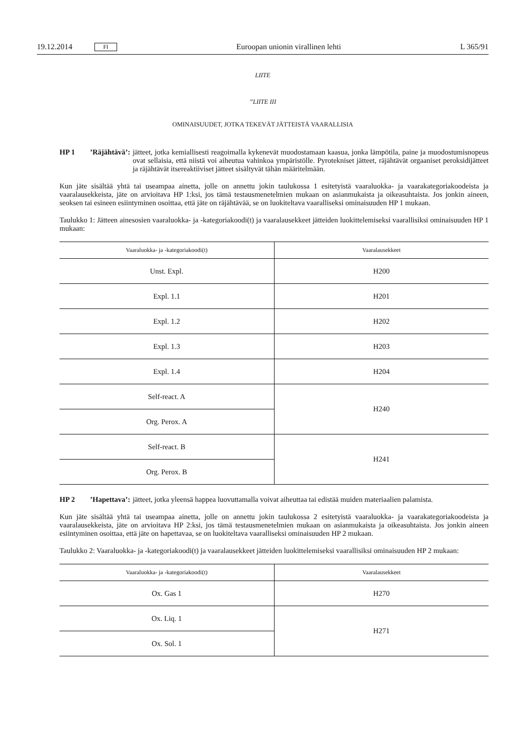19.12.2014 FI Euroopan unionin virallinen lehti L 365/91
LIITE
”LIITE III
OMINAISUUDET, JOTKA TEKEVÄT JÄTTEISTÄ VAARALLISIA
HP 1’Räjähtävä’: jätteet, jotka kemiallisesti reagoimalla kykenevät muodostamaan kaasua, jonka lämpötila, paine ja muodostumisnopeus ovat sellaisia, että niistä voi aiheutua vahinkoa ympäristölle. Pyrotekniset jätteet, räjähtävät orgaaniset peroksidijätteet ja räjähtävät itsereaktiiviset jätteet sisältyvät tähän määritelmään.
Kun jäte sisältää yhtä tai useampaa ainetta, jolle on annettu jokin taulukossa 1 esitetyistä vaaraluokka- ja vaarakategoria­koodeista ja vaaralausekkeista, jäte on arvioitava HP 1:ksi, jos tämä testausmenetelmien mukaan on asianmukaista ja oikeasuhtaista. Jos jonkin aineen, seoksen tai esineen esiintyminen osoittaa, että jäte on räjähtävää, se on luokiteltava vaaralliseksi ominaisuuden HP 1 mukaan.
Taulukko 1: Jätteen ainesosien vaaraluokka- ja -kategoriakoodi(t) ja vaaralausekkeet jätteiden luokittelemiseksi vaarallisiksi ominaisuuden HP 1 mukaan:
| Vaaraluokka- ja -kategoriakoodi(t) | Vaaralausekkeet |
| --- | --- |
| Unst. Expl. | H200 |
| Expl. 1.1 | H201 |
| Expl. 1.2 | H202 |
| Expl. 1.3 | H203 |
| Expl. 1.4 | H204 |
| Self-react. A | H240 |
| Org. Perox. A | |
| Self-react. B | H241 |
| Org. Perox. B | |
HP 2’Hapettava’: jätteet, jotka yleensä happea luovuttamalla voivat aiheuttaa tai edistää muiden materiaalien pala­mista.
Kun jäte sisältää yhtä tai useampaa ainetta, jolle on annettu jokin taulukossa 2 esitetyistä vaaraluokka- ja vaarakategoria­koodeista ja vaaralausekkeista, jäte on arvioitava HP 2:ksi, jos tämä testausmenetelmien mukaan on asianmukaista ja oikeasuhtaista. Jos jonkin aineen esiintyminen osoittaa, että jäte on hapettavaa, se on luokiteltava vaaralliseksi omina­isuuden HP 2 mukaan.
Taulukko 2: Vaaraluokka- ja -kategoriakoodi(t) ja vaaralausekkeet jätteiden luokittelemiseksi vaarallisiksi ominaisuuden HP 2 mukaan:
| Vaaraluokka- ja -kategoriakoodi(t) | Vaaralausekkeet |
| --- | --- |
| Ox. Gas 1 | H270 |
| Ox. Liq. 1 | H271 |
| Ox. Sol. 1 | |